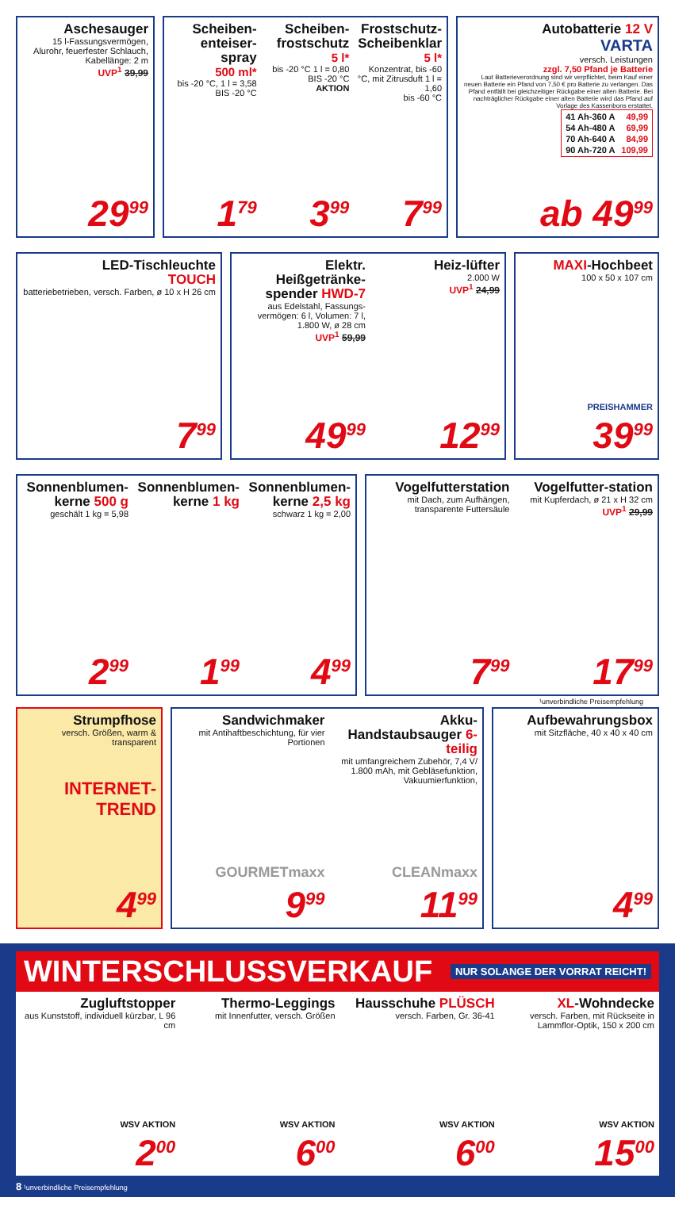Aschesauger
15 l-Fassungsvermögen, Alurohr, feuerfester Schlauch, Kabellänge: 2 m
UVP<sup>1</sup> 39,99
29<sup>99</sup>
Scheiben-enteiser-spray
500 ml*
bis -20 °C, 1 l = 3,58
BIS -20 °C
1<sup>79</sup>
Scheiben-frostschutz
5 l*
bis -20 °C 1 l = 0,80
BIS -20 °C
AKTION
3<sup>99</sup>
Frostschutz-Scheibenklar
5 l*
Konzentrat, bis -60 °C, mit Zitrusduft 1 l = 1,60
bis -60 °C
7<sup>99</sup>
Autobatterie 12 V
VARTA
versch. Leistungen
zzgl. 7,50 Pfand je Batterie
Laut Batterieverordnung sind wir verpflichtet, beim Kauf einer neuen Batterie ein Pfand von 7,50 € pro Batterie zu verlangen. Das Pfand entfällt bei gleichzeitiger Rückgabe einer alten Batterie. Bei nachträglicher Rückgabe einer alten Batterie wird das Pfand auf Vorlage des Kassenbons erstattet.
| 41 Ah-360 A | 49,99 |
| 54 Ah-480 A | 69,99 |
| 70 Ah-640 A | 84,99 |
| 90 Ah-720 A | 109,99 |
ab 49<sup>99</sup>
LED-Tischleuchte
TOUCH
batteriebetrieben, versch. Farben, ø 10 x H 26 cm
7<sup>99</sup>
Elektr. Heißgetränke-spender HWD-7
aus Edelstahl, Fassungs-vermögen: 6 l, Volumen: 7 l, 1.800 W, ø 28 cm
UVP<sup>1</sup> 59,99
49<sup>99</sup>
Heiz-lüfter
2.000 W
UVP<sup>1</sup> 24,99
12<sup>99</sup>
MAXI-Hochbeet
100 x 50 x 107 cm
PREISHAMMER
39<sup>99</sup>
Sonnenblumen-kerne 500 g
geschält 1 kg = 5,98
2<sup>99</sup>
Sonnenblumen-kerne 1 kg
1<sup>99</sup>
Sonnenblumen-kerne 2,5 kg
schwarz 1 kg = 2,00
4<sup>99</sup>
Vogelfutterstation
mit Dach, zum Aufhängen, transparente Futtersäule
7<sup>99</sup>
Vogelfutter-station
mit Kupferdach, ø 21 x H 32 cm
UVP<sup>1</sup> 29,99
17<sup>99</sup>
¹unverbindliche Preisempfehlung
Strumpfhose
versch. Größen, warm & transparent
INTERNET-TREND
4<sup>99</sup>
Sandwichmaker
mit Antihaftbeschichtung, für vier Portionen
GOURMETmaxx
9<sup>99</sup>
Akku-Handstaubsauger 6-teilig
mit umfangreichem Zubehör, 7,4 V/ 1.800 mAh, mit Gebläsefunktion, Vakuumierfunktion,
CLEANmaxx
11<sup>99</sup>
Aufbewahrungsbox
mit Sitzfläche, 40 x 40 x 40 cm
4<sup>99</sup>
WINTERSCHLUSSVERKAUF NUR SOLANGE DER VORRAT REICHT!
Zugluftstopper
aus Kunststoff, individuell kürzbar, L 96 cm
WSV AKTION
2<sup>00</sup>
Thermo-Leggings
mit Innenfutter, versch. Größen
WSV AKTION
6<sup>00</sup>
Hausschuhe PLÜSCH
versch. Farben, Gr. 36-41
WSV AKTION
6<sup>00</sup>
XL-Wohndecke
versch. Farben, mit Rückseite in Lammflor-Optik, 150 x 200 cm
WSV AKTION
15<sup>00</sup>
8 ¹unverbindliche Preisempfehlung